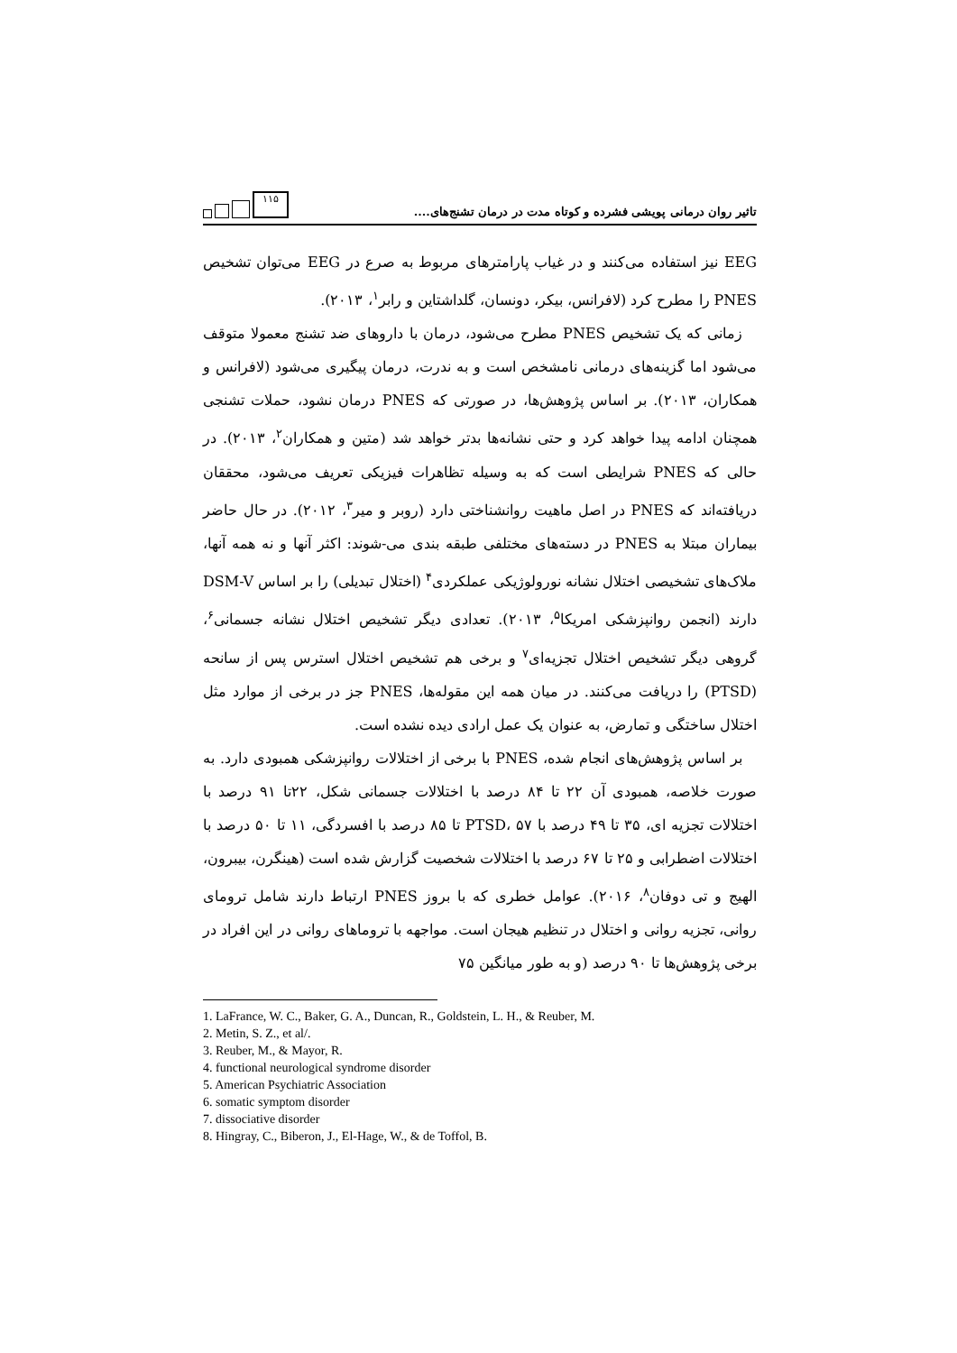تاثیر روان درمانی پویشی فشرده و کوتاه مدت در درمان تشنج‌های....
۱۱۵
EEG نیز استفاده می‌کنند و در غیاب پارامترهای مربوط به صرع در EEG می‌توان تشخیص PNES را مطرح کرد (لافرانس، بیکر، دونسان، گلداشتاین و رابر<sup>۱</sup>، ۲۰۱۳).
زمانی که یک تشخیص PNES مطرح می‌شود، درمان با داروهای ضد تشنج معمولا متوقف می‌شود اما گزینه‌های درمانی نامشخص است و به ندرت، درمان پیگیری می‌شود (لافرانس و همکاران، ۲۰۱۳). بر اساس پژوهش‌ها، در صورتی که PNES درمان نشود، حملات تشنجی همچنان ادامه پیدا خواهد کرد و حتی نشانه‌ها بدتر خواهد شد (متین و همکاران<sup>۲</sup>، ۲۰۱۳). در حالی که PNES شرایطی است که به وسیله تظاهرات فیزیکی تعریف می‌شود، محققان دریافته‌اند که PNES در اصل ماهیت روانشناختی دارد (روبر و میر<sup>۳</sup>، ۲۰۱۲). در حال حاضر بیماران مبتلا به PNES در دسته‌های مختلفی طبقه بندی می-شوند: اکثر آنها و نه همه آنها، ملاک‌های تشخیصی اختلال نشانه نورولوژیکی عملکردی<sup>۴</sup> (اختلال تبدیلی) را بر اساس DSM-V دارند (انجمن روانپزشکی امریکا<sup>۵</sup>، ۲۰۱۳). تعدادی دیگر تشخیص اختلال نشانه جسمانی<sup>۶</sup>، گروهی دیگر تشخیص اختلال تجزیه‌ای<sup>۷</sup> و برخی هم تشخیص اختلال استرس پس از سانحه (PTSD) را دریافت می‌کنند. در میان همه این مقوله‌ها، PNES جز در برخی از موارد مثل اختلال ساختگی و تمارض، به عنوان یک عمل ارادی دیده نشده است.
بر اساس پژوهش‌های انجام شده، PNES با برخی از اختلالات روانپزشکی همبودی دارد. به صورت خلاصه، همبودی آن ۲۲ تا ۸۴ درصد با اختلالات جسمانی شکل، ۲۲تا ۹۱ درصد با اختلالات تجزیه ای، ۳۵ تا ۴۹ درصد با PTSD، ۵۷ تا ۸۵ درصد با افسردگی، ۱۱ تا ۵۰ درصد با اختلالات اضطرابی و ۲۵ تا ۶۷ درصد با اختلالات شخصیت گزارش شده است (هینگرن، بیبرون، الهیج و تی دوفان<sup>۸</sup>، ۲۰۱۶). عوامل خطری که با بروز PNES ارتباط دارند شامل ترومای روانی، تجزیه روانی و اختلال در تنظیم هیجان است. مواجهه با تروماهای روانی در این افراد در برخی پژوهش‌ها تا ۹۰ درصد (و به طور میانگین ۷۵
1. LaFrance, W. C., Baker, G. A., Duncan, R., Goldstein, L. H., & Reuber, M.
2. Metin, S. Z., et al/.
3. Reuber, M., & Mayor, R.
4. functional neurological syndrome disorder
5. American Psychiatric Association
6. somatic symptom disorder
7. dissociative disorder
8. Hingray, C., Biberon, J., El-Hage, W., & de Toffol, B.